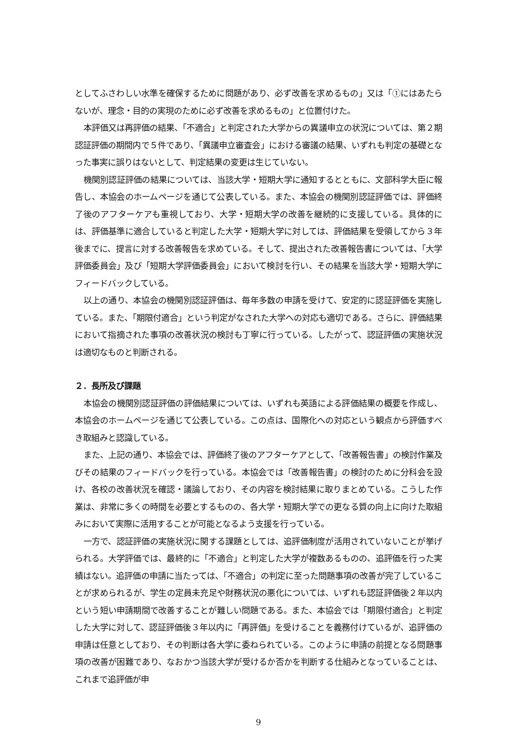としてふさわしい水準を確保するために問題があり、必ず改善を求めるもの」又は「①にはあたらないが、理念・目的の実現のために必ず改善を求めるもの」と位置付けた。
本評価又は再評価の結果、「不適合」と判定された大学からの異議申立の状況については、第２期認証評価の期間内で５件であり、「異議申立審査会」における審議の結果、いずれも判定の基礎となった事実に誤りはないとして、判定結果の変更は生じていない。
機関別認証評価の結果については、当該大学・短期大学に通知するとともに、文部科学大臣に報告し、本協会のホームページを通じて公表している。また、本協会の機関別認証評価では、評価終了後のアフターケアも重視しており、大学・短期大学の改善を継続的に支援している。具体的には、評価基準に適合していると判定した大学・短期大学に対しては、評価結果を受領してから３年後までに、提言に対する改善報告を求めている。そして、提出された改善報告書については、「大学評価委員会」及び「短期大学評価委員会」において検討を行い、その結果を当該大学・短期大学にフィードバックしている。
以上の通り、本協会の機関別認証評価は、毎年多数の申請を受けて、安定的に認証評価を実施している。また、「期限付適合」という判定がなされた大学への対応も適切である。さらに、評価結果において指摘された事項の改善状況の検討も丁寧に行っている。したがって、認証評価の実施状況は適切なものと判断される。
２．長所及び課題
本協会の機関別認証評価の評価結果については、いずれも英語による評価結果の概要を作成し、本協会のホームページを通じて公表している。この点は、国際化への対応という観点から評価すべき取組みと認識している。
また、上記の通り、本協会では、評価終了後のアフターケアとして、「改善報告書」の検討作業及びその結果のフィードバックを行っている。本協会では「改善報告書」の検討のために分科会を設け、各校の改善状況を確認・議論しており、その内容を検討結果に取りまとめている。こうした作業は、非常に多くの時間を必要とするものの、各大学・短期大学での更なる質の向上に向けた取組みにおいて実際に活用することが可能となるよう支援を行っている。
一方で、認証評価の実施状況に関する課題としては、追評価制度が活用されていないことが挙げられる。大学評価では、最終的に「不適合」と判定した大学が複数あるものの、追評価を行った実績はない。追評価の申請に当たっては、「不適合」の判定に至った問題事項の改善が完了していることが求められるが、学生の定員未充足や財務状況の悪化については、いずれも認証評価後２年以内という短い申請期間で改善することが難しい問題である。また、本協会では「期限付適合」と判定した大学に対して、認証評価後３年以内に「再評価」を受けることを義務付けているが、追評価の申請は任意としており、その判断は各大学に委ねられている。このように申請の前提となる問題事項の改善が困難であり、なおかつ当該大学が受けるか否かを判断する仕組みとなっていることは、これまで追評価が申
9